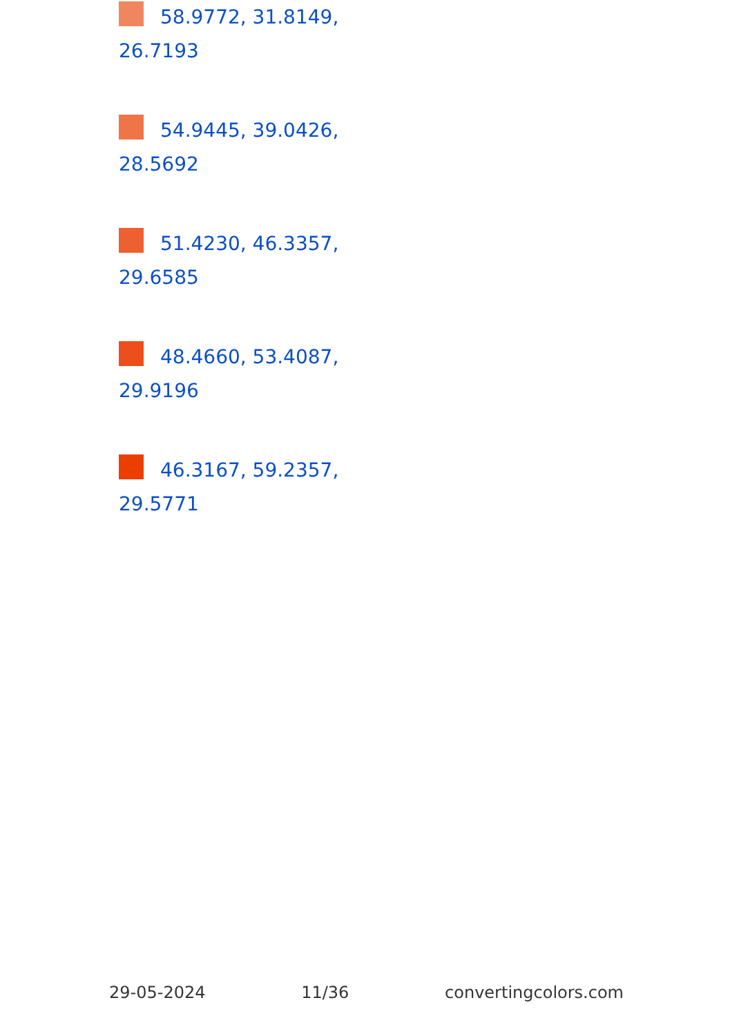58.9772, 31.8149, 26.7193
54.9445, 39.0426, 28.5692
51.4230, 46.3357, 29.6585
48.4660, 53.4087, 29.9196
46.3167, 59.2357, 29.5771
29-05-2024 11/36 convertingcolors.com